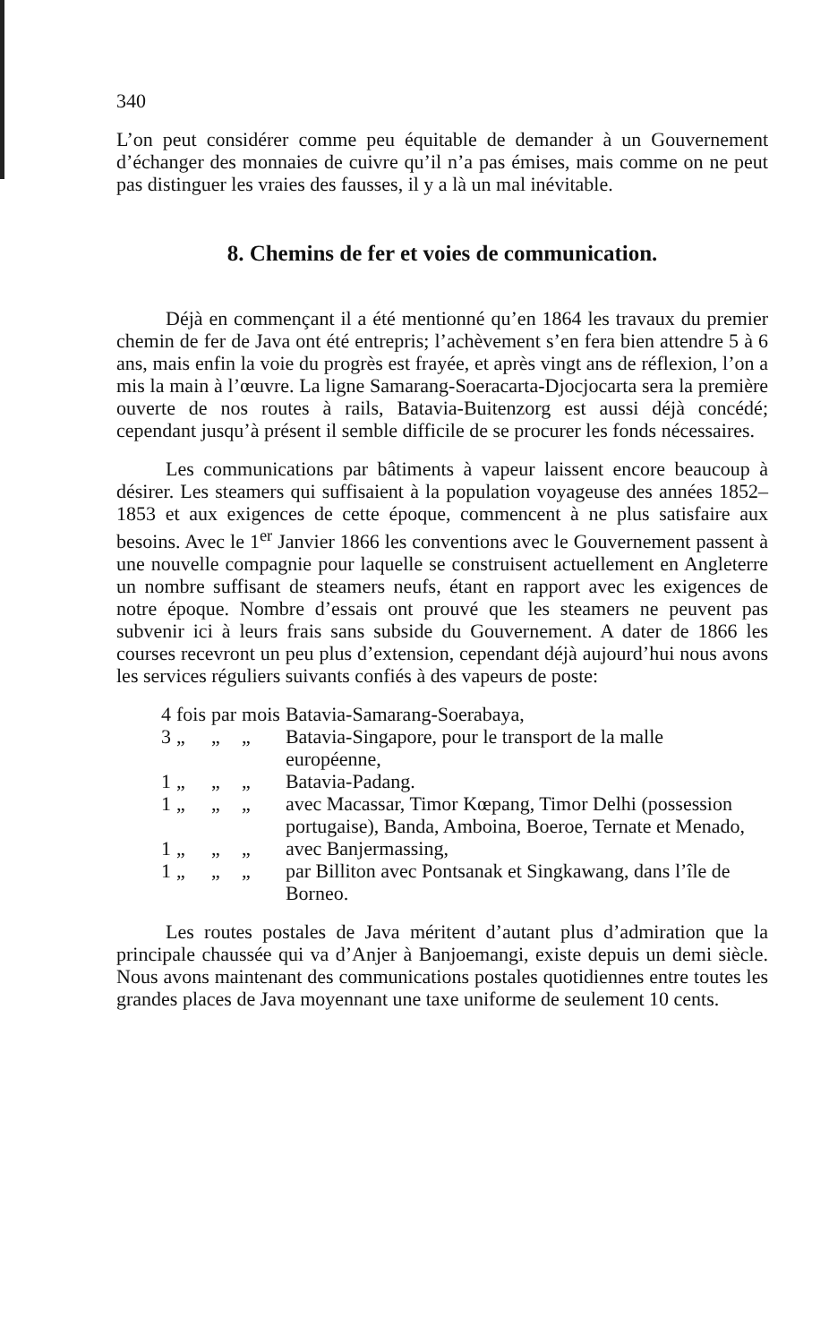340
L’on peut considérer comme peu équitable de demander à un Gouvernement d’échanger des monnaies de cuivre qu’il n’a pas émises, mais comme on ne peut pas distinguer les vraies des fausses, il y a là un mal inévitable.
8. Chemins de fer et voies de communication.
Déjà en commençant il a été mentionné qu’en 1864 les travaux du premier chemin de fer de Java ont été entrepris; l’achèvement s’en fera bien attendre 5 à 6 ans, mais enfin la voie du progrès est frayée, et après vingt ans de réflexion, l’on a mis la main à l’œuvre. La ligne Samarang-Soeracarta-Djocjocarta sera la première ouverte de nos routes à rails, Batavia-Buitenzorg est aussi déjà concédé; cependant jusqu’à présent il semble difficile de se procurer les fonds nécessaires.
Les communications par bâtiments à vapeur laissent encore beaucoup à désirer. Les steamers qui suffisaient à la population voyageuse des années 1852–1853 et aux exigences de cette époque, commencent à ne plus satisfaire aux besoins. Avec le 1<sup>er</sup> Janvier 1866 les conventions avec le Gouvernement passent à une nouvelle compagnie pour laquelle se construisent actuellement en Angleterre un nombre suffisant de steamers neufs, étant en rapport avec les exigences de notre époque. Nombre d’essais ont prouvé que les steamers ne peuvent pas subvenir ici à leurs frais sans subside du Gouvernement. A dater de 1866 les courses recevront un peu plus d’extension, cependant déjà aujourd’hui nous avons les services réguliers suivants confiés à des vapeurs de poste:
| 4 | fois | par | mois | Batavia-Samarang-Soerabaya, |
| 3 | „ | „ | „ | Batavia-Singapore, pour le transport de la malle européenne, |
| 1 | „ | „ | „ | Batavia-Padang. |
| 1 | „ | „ | „ | avec Macassar, Timor Kœpang, Timor Delhi (possession portugaise), Banda, Amboina, Boeroe, Ternate et Menado, |
| 1 | „ | „ | „ | avec Banjermassing, |
| 1 | „ | „ | „ | par Billiton avec Pontsanak et Singkawang, dans l’île de Borneo. |
Les routes postales de Java méritent d’autant plus d’admiration que la principale chaussée qui va d’Anjer à Banjoemangi, existe depuis un demi siècle. Nous avons maintenant des communications postales quotidiennes entre toutes les grandes places de Java moyennant une taxe uniforme de seulement 10 cents.